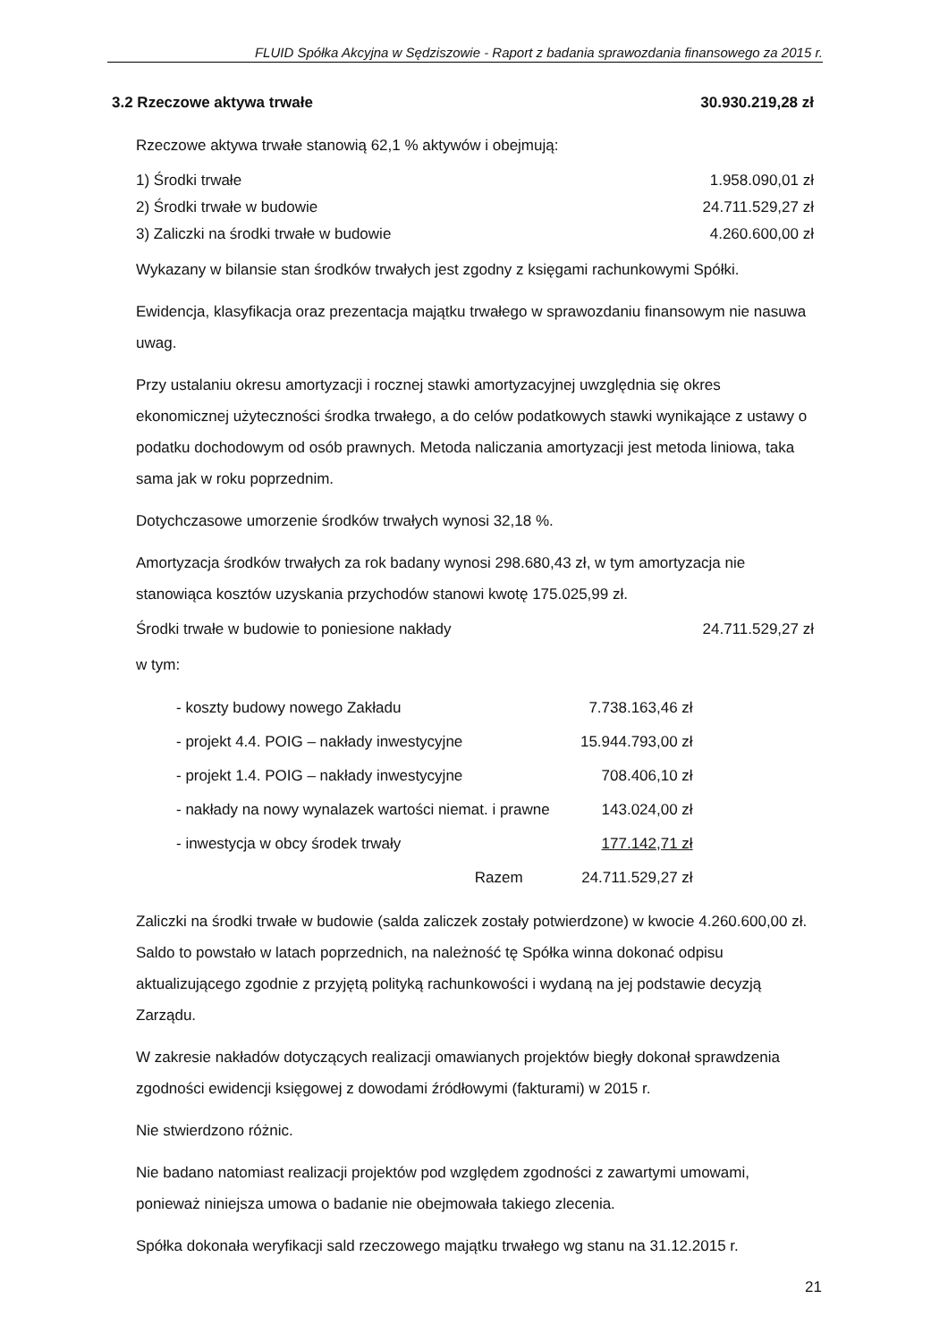FLUID Spółka Akcyjna w Sędziszowie - Raport z badania sprawozdania finansowego za 2015 r.
3.2 Rzeczowe aktywa trwałe 30.930.219,28 zł
Rzeczowe aktywa trwałe stanowią 62,1 % aktywów i obejmują:
1) Środki trwałe 1.958.090,01 zł
2) Środki trwałe w budowie 24.711.529,27 zł
3) Zaliczki na środki trwałe w budowie 4.260.600,00 zł
Wykazany w bilansie stan środków trwałych jest zgodny z księgami rachunkowymi Spółki.
Ewidencja, klasyfikacja oraz prezentacja majątku trwałego w sprawozdaniu finansowym nie nasuwa uwag.
Przy ustalaniu okresu amortyzacji i rocznej stawki amortyzacyjnej uwzględnia się okres ekonomicznej użyteczności środka trwałego, a do celów podatkowych stawki wynikające z ustawy o podatku dochodowym od osób prawnych. Metoda naliczania amortyzacji jest metoda liniowa, taka sama jak w roku poprzednim.
Dotychczasowe umorzenie środków trwałych wynosi 32,18 %.
Amortyzacja środków trwałych za rok badany wynosi 298.680,43 zł, w tym amortyzacja nie stanowiąca kosztów uzyskania przychodów stanowi kwotę 175.025,99 zł.
Środki trwałe w budowie to poniesione nakłady 24.711.529,27 zł
w tym:
| - koszty budowy nowego Zakładu | 7.738.163,46 zł |
| - projekt 4.4. POIG – nakłady inwestycyjne | 15.944.793,00 zł |
| - projekt 1.4. POIG – nakłady inwestycyjne | 708.406,10 zł |
| - nakłady na nowy wynalazek wartości niemat. i prawne | 143.024,00 zł |
| - inwestycja w obcy środek trwały | 177.142,71 zł |
| Razem | 24.711.529,27 zł |
Zaliczki na środki trwałe w budowie (salda zaliczek zostały potwierdzone) w kwocie 4.260.600,00 zł. Saldo to powstało w latach poprzednich, na należność tę Spółka winna dokonać odpisu aktualizującego zgodnie z przyjętą polityką rachunkowości i wydaną na jej podstawie decyzją Zarządu.
W zakresie nakładów dotyczących realizacji omawianych projektów biegły dokonał sprawdzenia zgodności ewidencji księgowej z dowodami źródłowymi (fakturami) w 2015 r.
Nie stwierdzono różnic.
Nie badano natomiast realizacji projektów pod względem zgodności z zawartymi umowami, ponieważ niniejsza umowa o badanie nie obejmowała takiego zlecenia.
Spółka dokonała weryfikacji sald rzeczowego majątku trwałego wg stanu na 31.12.2015 r.
21